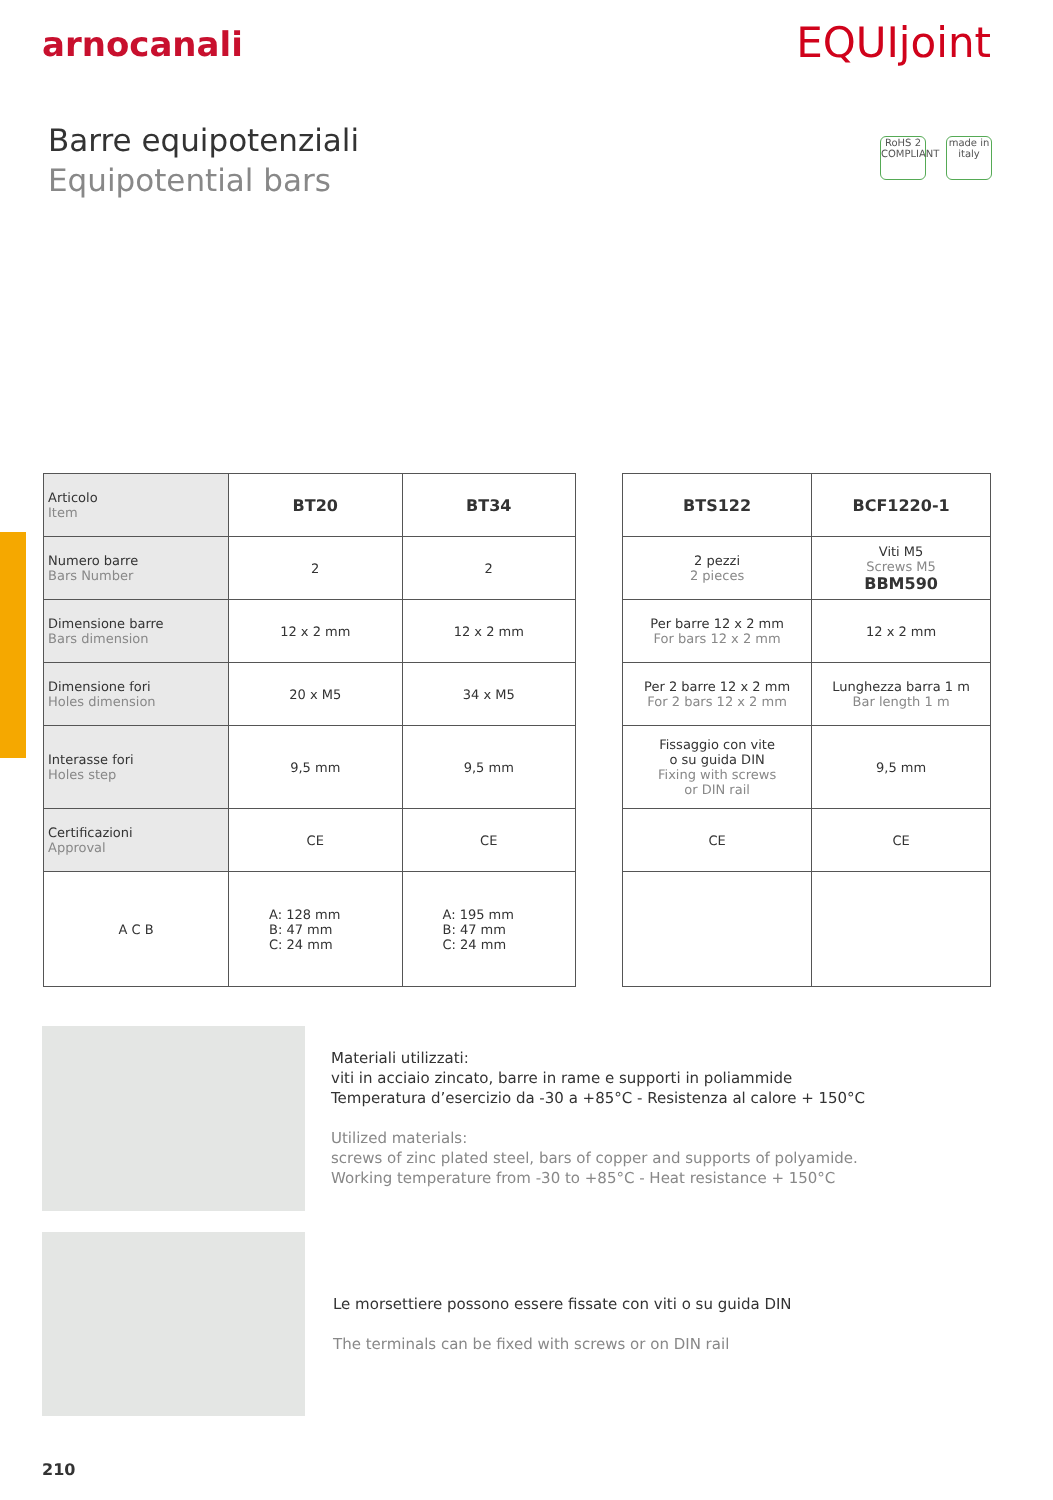arnocanali EQUIjoint
Barre equipotenziali
Equipotential bars
RoHS 2 COMPLIANT
made in italy
| Articolo Item | BT20 | BT34 |
| Numero barre Bars Number | 2 | 2 |
| Dimensione barre Bars dimension | 12 x 2 mm | 12 x 2 mm |
| Dimensione fori Holes dimension | 20 x M5 | 34 x M5 |
| Interasse fori Holes step | 9,5 mm | 9,5 mm |
| Certificazioni Approval | CE | CE |
| A C B | A: 128 mm B: 47 mm C: 24 mm | A: 195 mm B: 47 mm C: 24 mm |
| BTS122 | BCF1220-1 |
| --- | --- |
| 2 pezzi 2 pieces | Viti M5 Screws M5 BBM590 |
| Per barre 12 x 2 mm For bars 12 x 2 mm | 12 x 2 mm |
| Per 2 barre 12 x 2 mm For 2 bars 12 x 2 mm | Lunghezza barra 1 m Bar length 1 m |
| Fissaggio con vite o su guida DIN Fixing with screws or DIN rail | 9,5 mm |
| CE | CE |
Materiali utilizzati:
viti in acciaio zincato, barre in rame e supporti in poliammide
Temperatura d’esercizio da -30 a +85°C - Resistenza al calore + 150°C
Utilized materials:
screws of zinc plated steel, bars of copper and supports of polyamide.
Working temperature from -30 to +85°C - Heat resistance + 150°C
Le morsettiere possono essere fissate con viti o su guida DIN
The terminals can be fixed with screws or on DIN rail
210